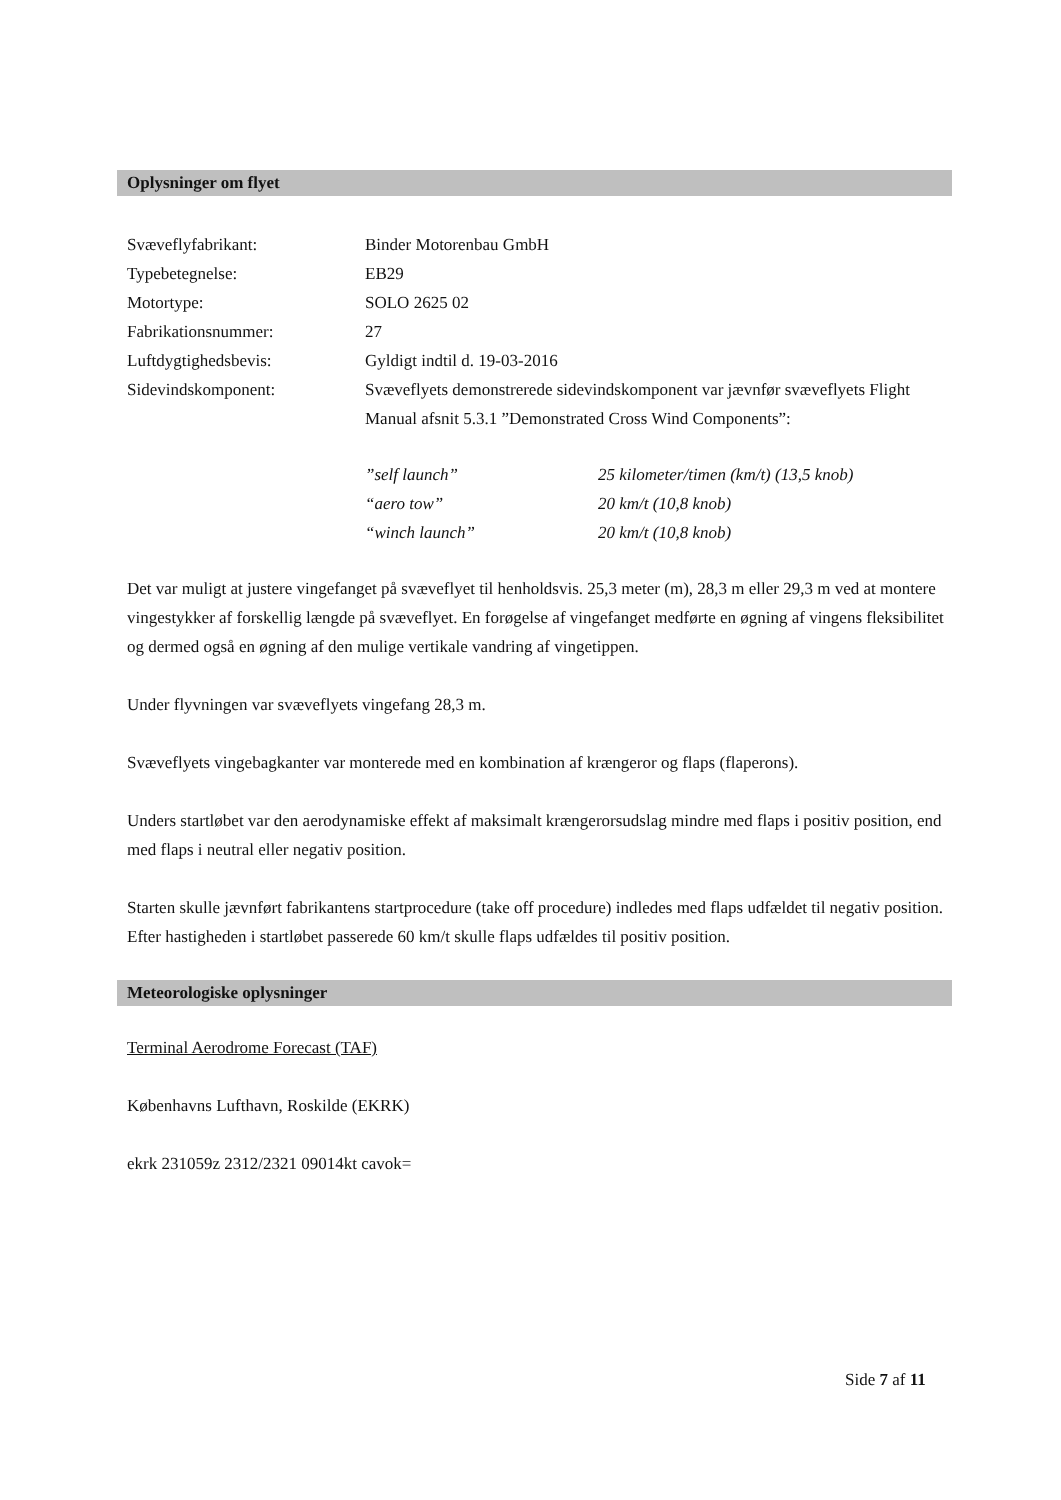Oplysninger om flyet
| Svæveflyfabrikant: | Binder Motorenbau GmbH |
| Typebetegnelse: | EB29 |
| Motortype: | SOLO 2625 02 |
| Fabrikationsnummer: | 27 |
| Luftdygtighedsbevis: | Gyldigt indtil d. 19-03-2016 |
| Sidevindskomponent: | Svæveflyets demonstrerede sidevindskomponent var jævnfør svæveflyets Flight Manual afsnit 5.3.1 ”Demonstrated Cross Wind Components”: |
| ”self launch” | 25 kilometer/timen (km/t) (13,5 knob) |
| “aero tow” | 20 km/t (10,8 knob) |
| “winch launch” | 20 km/t (10,8 knob) |
Det var muligt at justere vingefanget på svæveflyet til henholdsvis. 25,3 meter (m), 28,3 m eller 29,3 m ved at montere vingestykker af forskellig længde på svæveflyet. En forøgelse af vingefanget medførte en øgning af vingens fleksibilitet og dermed også en øgning af den mulige vertikale vandring af vingetippen.
Under flyvningen var svæveflyets vingefang 28,3 m.
Svæveflyets vingebagkanter var monterede med en kombination af krængeror og flaps (flaperons).
Unders startløbet var den aerodynamiske effekt af maksimalt krængerorsudslag mindre med flaps i positiv position, end med flaps i neutral eller negativ position.
Starten skulle jævnført fabrikantens startprocedure (take off procedure) indledes med flaps udfældet til negativ position. Efter hastigheden i startløbet passerede 60 km/t skulle flaps udfældes til positiv position.
Meteorologiske oplysninger
Terminal Aerodrome Forecast (TAF)
Københavns Lufthavn, Roskilde (EKRK)
ekrk 231059z 2312/2321 09014kt cavok=
Side 7 af 11